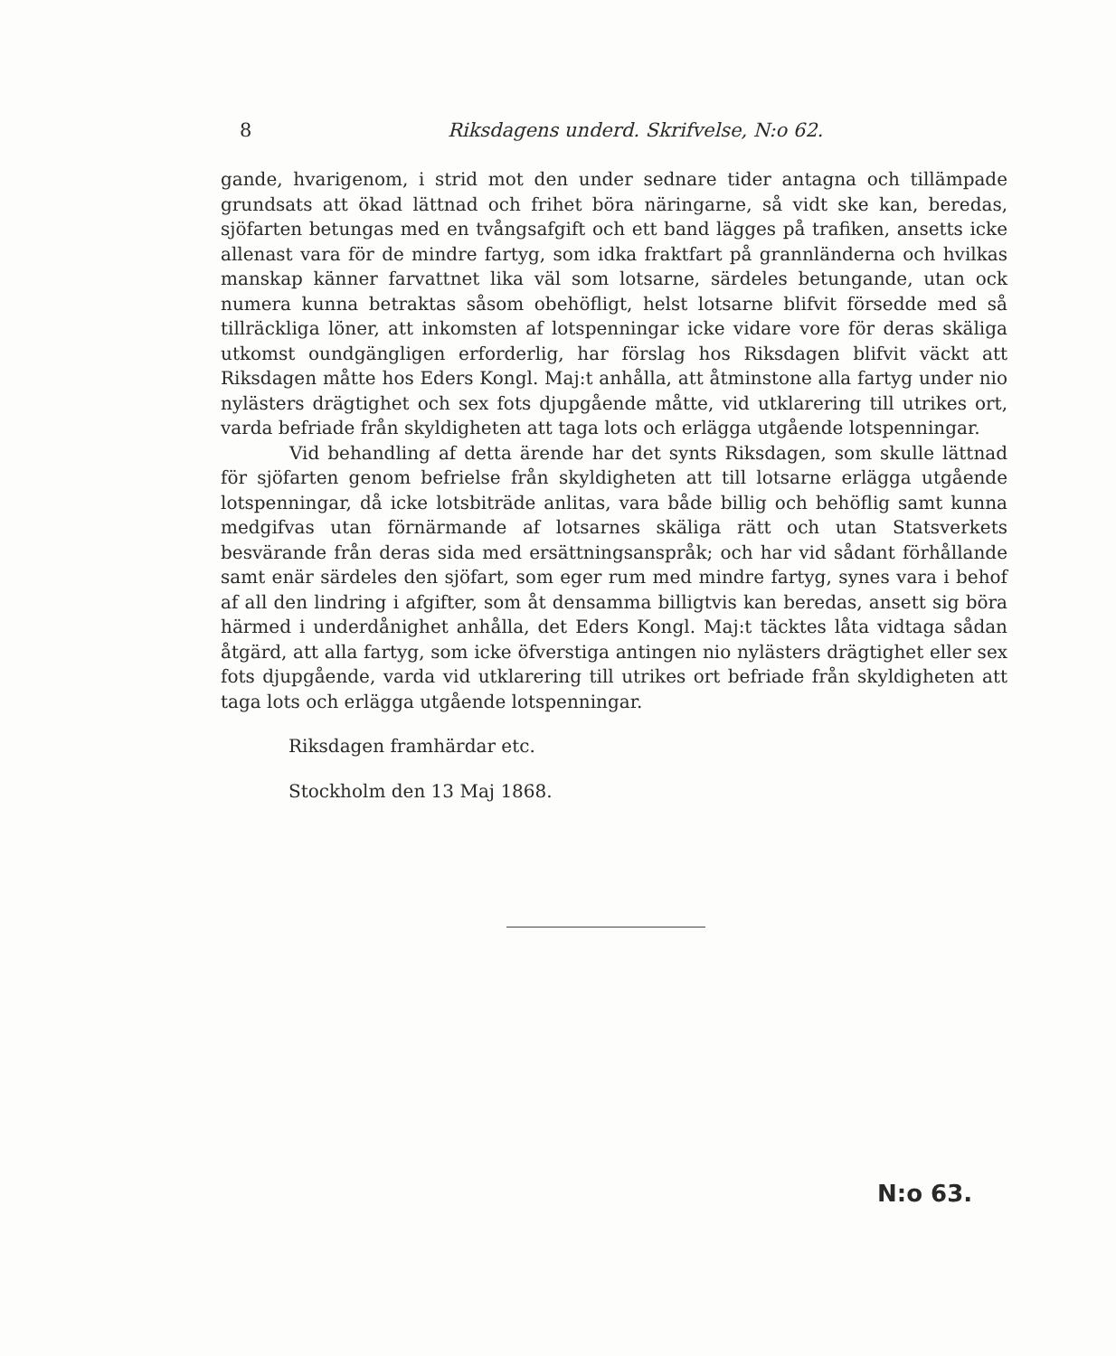8 Riksdagens underd. Skrifvelse, N:o 62.
gande, hvarigenom, i strid mot den under sednare tider antagna och tillämpade grundsats att ökad lättnad och frihet böra näringarne, så vidt ske kan, beredas, sjöfarten betungas med en tvångsafgift och ett band lägges på trafiken, ansetts icke allenast vara för de mindre fartyg, som idka fraktfart på grannländerna och hvilkas manskap känner farvattnet lika väl som lotsarne, särdeles betungande, utan ock numera kunna betraktas såsom obehöfligt, helst lotsarne blifvit försedde med så tillräckliga löner, att inkomsten af lotspenningar icke vidare vore för deras skäliga utkomst oundgängligen erforderlig, har förslag hos Riksdagen blifvit väckt att Riksdagen måtte hos Eders Kongl. Maj:t anhålla, att åtminstone alla fartyg under nio nylästers drägtighet och sex fots djupgående måtte, vid utklarering till utrikes ort, varda befriade från skyldigheten att taga lots och erlägga utgående lotspenningar.
Vid behandling af detta ärende har det synts Riksdagen, som skulle lättnad för sjöfarten genom befrielse från skyldigheten att till lotsarne erlägga utgående lotspenningar, då icke lotsbiträde anlitas, vara både billig och behöflig samt kunna medgifvas utan förnärmande af lotsarnes skäliga rätt och utan Statsverkets besvärande från deras sida med ersättningsanspråk; och har vid sådant förhållande samt enär särdeles den sjöfart, som eger rum med mindre fartyg, synes vara i behof af all den lindring i afgifter, som åt densamma billigtvis kan beredas, ansett sig böra härmed i underdånighet anhålla, det Eders Kongl. Maj:t täcktes låta vidtaga sådan åtgärd, att alla fartyg, som icke öfverstiga antingen nio nylästers drägtighet eller sex fots djupgående, varda vid utklarering till utrikes ort befriade från skyldigheten att taga lots och erlägga utgående lotspenningar.
Riksdagen framhärdar etc.
Stockholm den 13 Maj 1868.
N:o 63.